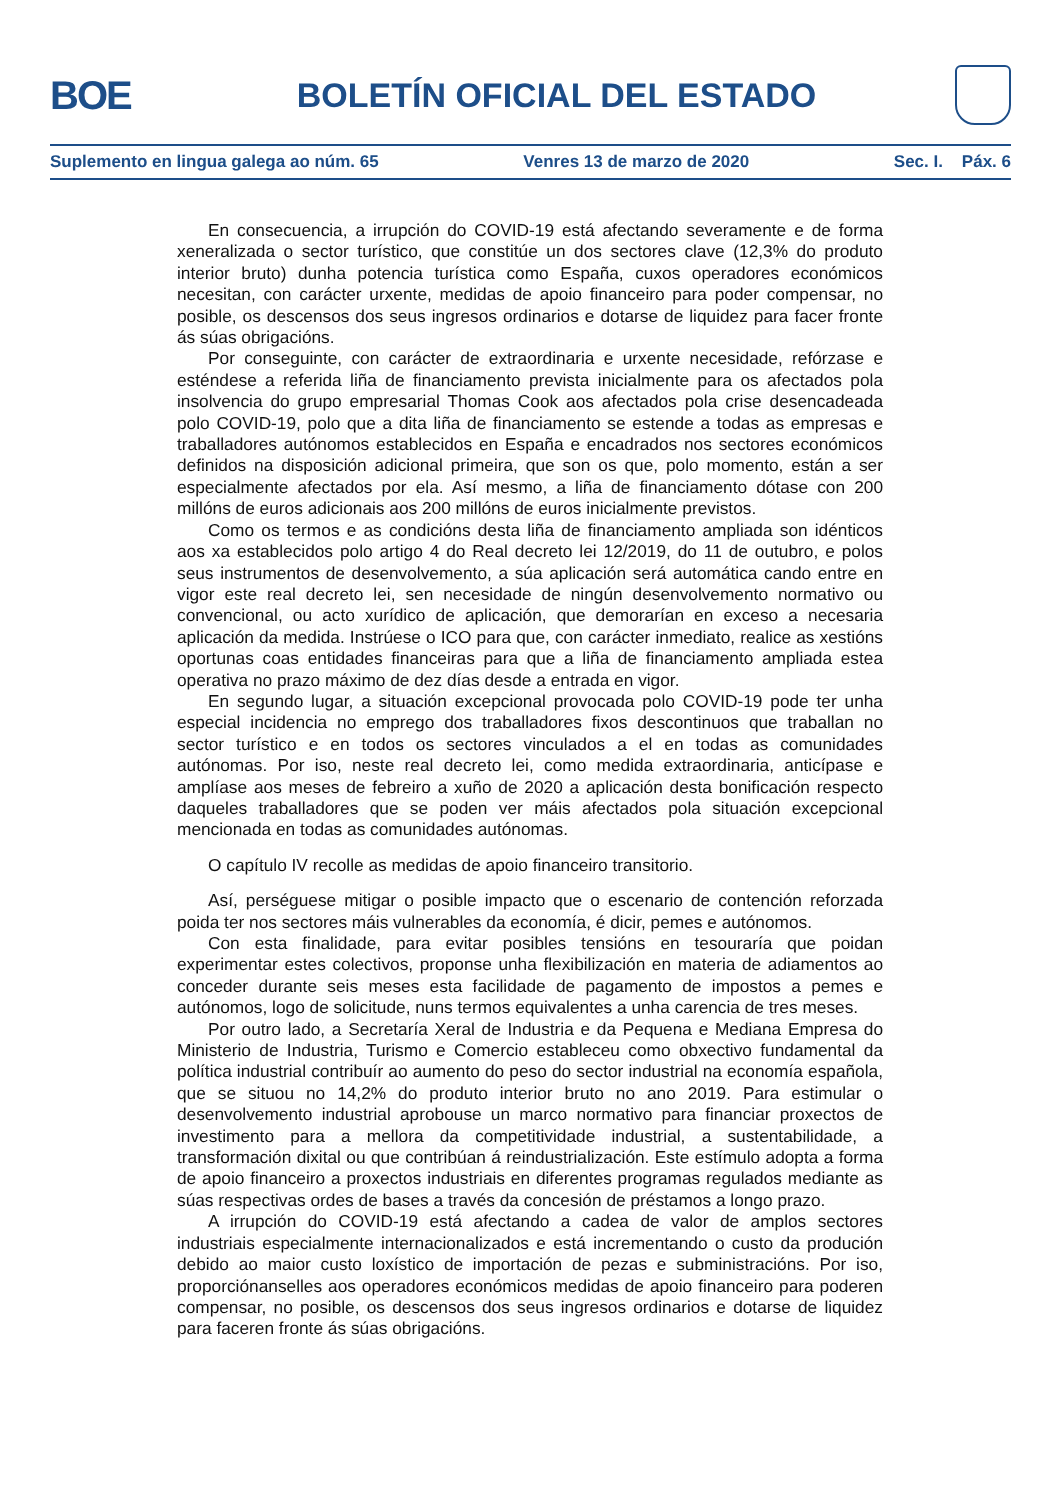BOE
BOLETÍN OFICIAL DEL ESTADO
Suplemento en lingua galega ao núm. 65 Venres 13 de marzo de 2020 Sec. I. Páx. 6
En consecuencia, a irrupción do COVID-19 está afectando severamente e de forma xeneralizada o sector turístico, que constitúe un dos sectores clave (12,3% do produto interior bruto) dunha potencia turística como España, cuxos operadores económicos necesitan, con carácter urxente, medidas de apoio financeiro para poder compensar, no posible, os descensos dos seus ingresos ordinarios e dotarse de liquidez para facer fronte ás súas obrigacións.
Por conseguinte, con carácter de extraordinaria e urxente necesidade, refórzase e esténdese a referida liña de financiamento prevista inicialmente para os afectados pola insolvencia do grupo empresarial Thomas Cook aos afectados pola crise desencadeada polo COVID-19, polo que a dita liña de financiamento se estende a todas as empresas e traballadores autónomos establecidos en España e encadrados nos sectores económicos definidos na disposición adicional primeira, que son os que, polo momento, están a ser especialmente afectados por ela. Así mesmo, a liña de financiamento dótase con 200 millóns de euros adicionais aos 200 millóns de euros inicialmente previstos.
Como os termos e as condicións desta liña de financiamento ampliada son idénticos aos xa establecidos polo artigo 4 do Real decreto lei 12/2019, do 11 de outubro, e polos seus instrumentos de desenvolvemento, a súa aplicación será automática cando entre en vigor este real decreto lei, sen necesidade de ningún desenvolvemento normativo ou convencional, ou acto xurídico de aplicación, que demorarían en exceso a necesaria aplicación da medida. Instrúese o ICO para que, con carácter inmediato, realice as xestións oportunas coas entidades financeiras para que a liña de financiamento ampliada estea operativa no prazo máximo de dez días desde a entrada en vigor.
En segundo lugar, a situación excepcional provocada polo COVID-19 pode ter unha especial incidencia no emprego dos traballadores fixos descontinuos que traballan no sector turístico e en todos os sectores vinculados a el en todas as comunidades autónomas. Por iso, neste real decreto lei, como medida extraordinaria, anticípase e amplíase aos meses de febreiro a xuño de 2020 a aplicación desta bonificación respecto daqueles traballadores que se poden ver máis afectados pola situación excepcional mencionada en todas as comunidades autónomas.
O capítulo IV recolle as medidas de apoio financeiro transitorio.
Así, perséguese mitigar o posible impacto que o escenario de contención reforzada poida ter nos sectores máis vulnerables da economía, é dicir, pemes e autónomos.
Con esta finalidade, para evitar posibles tensións en tesouraría que poidan experimentar estes colectivos, proponse unha flexibilización en materia de adiamentos ao conceder durante seis meses esta facilidade de pagamento de impostos a pemes e autónomos, logo de solicitude, nuns termos equivalentes a unha carencia de tres meses.
Por outro lado, a Secretaría Xeral de Industria e da Pequena e Mediana Empresa do Ministerio de Industria, Turismo e Comercio estableceu como obxectivo fundamental da política industrial contribuír ao aumento do peso do sector industrial na economía española, que se situou no 14,2% do produto interior bruto no ano 2019. Para estimular o desenvolvemento industrial aprobouse un marco normativo para financiar proxectos de investimento para a mellora da competitividade industrial, a sustentabilidade, a transformación dixital ou que contribúan á reindustrialización. Este estímulo adopta a forma de apoio financeiro a proxectos industriais en diferentes programas regulados mediante as súas respectivas ordes de bases a través da concesión de préstamos a longo prazo.
A irrupción do COVID-19 está afectando a cadea de valor de amplos sectores industriais especialmente internacionalizados e está incrementando o custo da produción debido ao maior custo loxístico de importación de pezas e subministracións. Por iso, proporciónanselles aos operadores económicos medidas de apoio financeiro para poderen compensar, no posible, os descensos dos seus ingresos ordinarios e dotarse de liquidez para faceren fronte ás súas obrigacións.